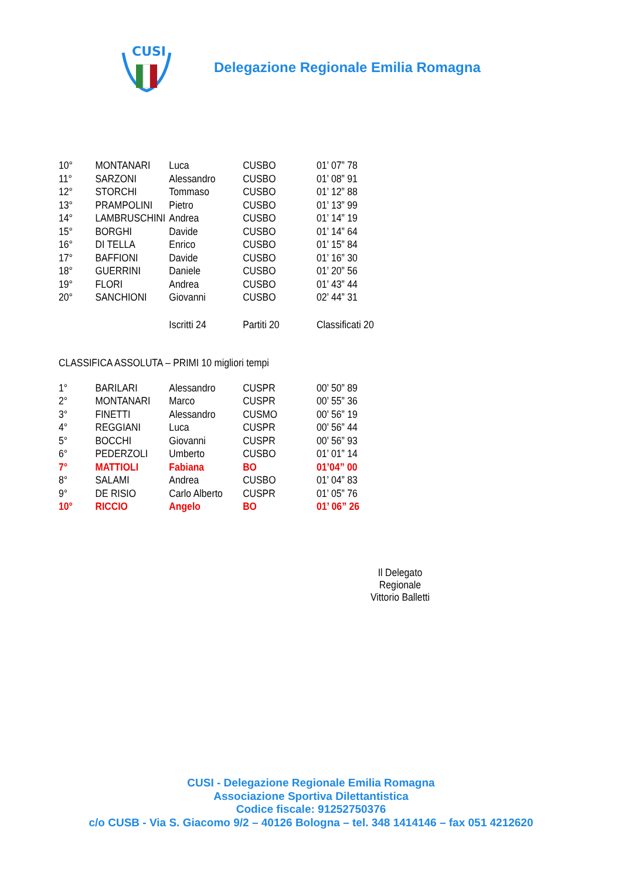CUSI
Delegazione Regionale Emilia Romagna
| 10° | MONTANARI | Luca | CUSBO | 01’ 07” 78 |
| 11° | SARZONI | Alessandro | CUSBO | 01’ 08” 91 |
| 12° | STORCHI | Tommaso | CUSBO | 01’ 12” 88 |
| 13° | PRAMPOLINI | Pietro | CUSBO | 01’ 13” 99 |
| 14° | LAMBRUSCHINI | Andrea | CUSBO | 01’ 14” 19 |
| 15° | BORGHI | Davide | CUSBO | 01’ 14” 64 |
| 16° | DI TELLA | Enrico | CUSBO | 01’ 15” 84 |
| 17° | BAFFIONI | Davide | CUSBO | 01’ 16” 30 |
| 18° | GUERRINI | Daniele | CUSBO | 01’ 20” 56 |
| 19° | FLORI | Andrea | CUSBO | 01’ 43” 44 |
| 20° | SANCHIONI | Giovanni | CUSBO | 02’ 44” 31 |
| | | Iscritti 24 | Partiti 20 | Classificati 20 |
CLASSIFICA ASSOLUTA – PRIMI 10 migliori tempi
| 1° | BARILARI | Alessandro | CUSPR | 00’ 50” 89 |
| 2° | MONTANARI | Marco | CUSPR | 00’ 55” 36 |
| 3° | FINETTI | Alessandro | CUSMO | 00’ 56” 19 |
| 4° | REGGIANI | Luca | CUSPR | 00’ 56” 44 |
| 5° | BOCCHI | Giovanni | CUSPR | 00’ 56” 93 |
| 6° | PEDERZOLI | Umberto | CUSBO | 01’ 01” 14 |
| 7° | MATTIOLI | Fabiana | BO | 01’04” 00 |
| 8° | SALAMI | Andrea | CUSBO | 01’ 04” 83 |
| 9° | DE RISIO | Carlo Alberto | CUSPR | 01’ 05” 76 |
| 10° | RICCIO | Angelo | BO | 01’ 06” 26 |
Il Delegato Regionale
Vittorio Balletti
CUSI - Delegazione Regionale Emilia Romagna
Associazione Sportiva Dilettantistica
Codice fiscale: 91252750376
c/o CUSB - Via S. Giacomo 9/2 – 40126 Bologna – tel. 348 1414146 – fax 051 4212620